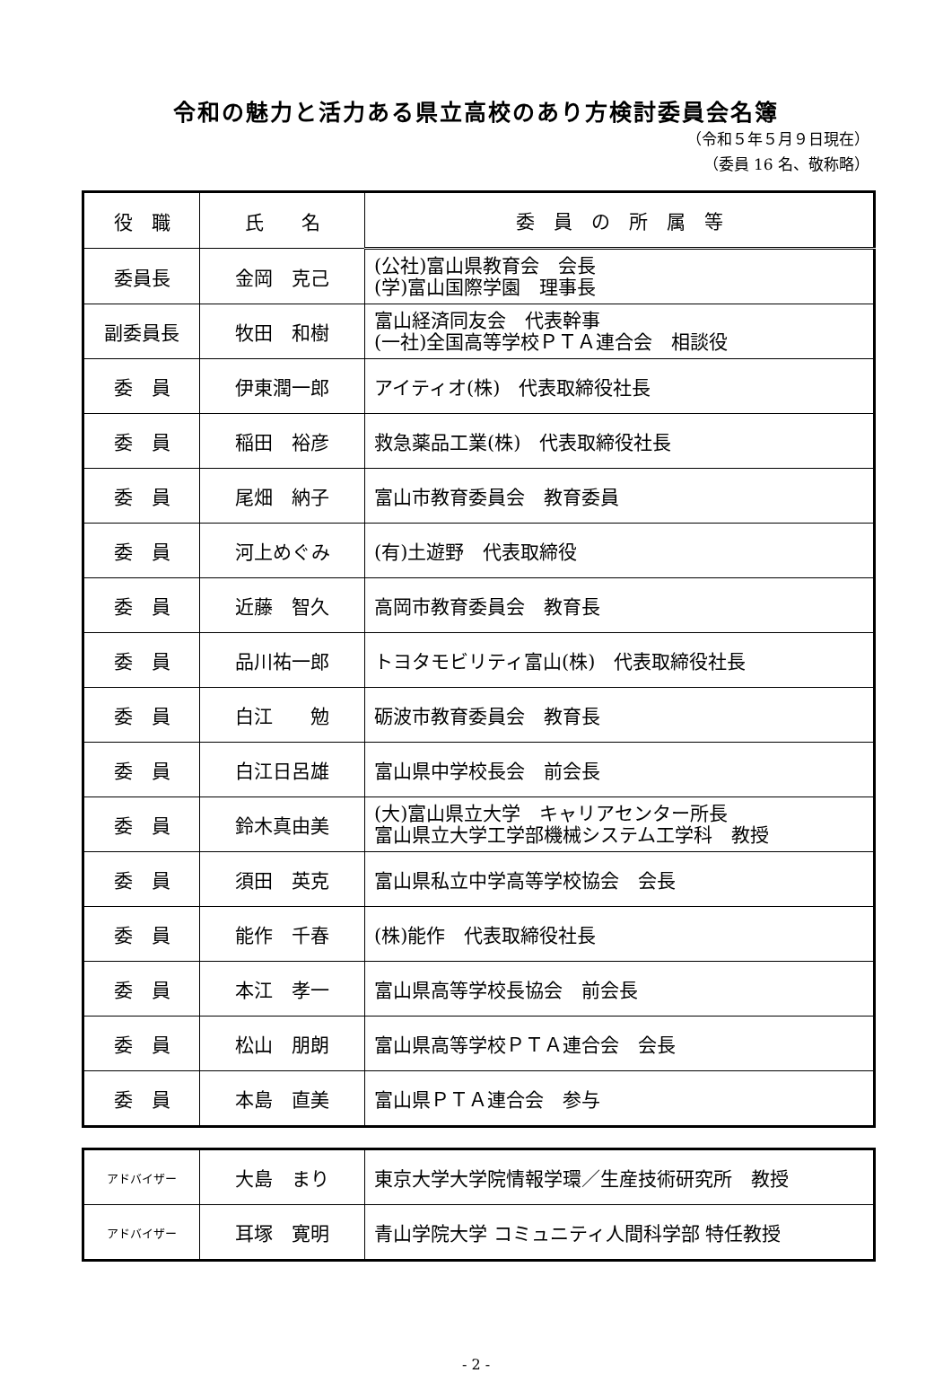令和の魅力と活力ある県立高校のあり方検討委員会名簿
（令和５年５月９日現在）
（委員 16 名、敬称略）
| 役 職 | 氏 名 | 委 員 の 所 属 等 |
| --- | --- | --- |
| 委員長 | 金岡 克己 | (公社)富山県教育会 会長 (学)富山国際学園 理事長 |
| 副委員長 | 牧田 和樹 | 富山経済同友会 代表幹事 (一社)全国高等学校ＰＴＡ連合会 相談役 |
| 委 員 | 伊東潤一郎 | アイティオ(株) 代表取締役社長 |
| 委 員 | 稲田 裕彦 | 救急薬品工業(株) 代表取締役社長 |
| 委 員 | 尾畑 納子 | 富山市教育委員会 教育委員 |
| 委 員 | 河上めぐみ | (有)土遊野 代表取締役 |
| 委 員 | 近藤 智久 | 高岡市教育委員会 教育長 |
| 委 員 | 品川祐一郎 | トヨタモビリティ富山(株) 代表取締役社長 |
| 委 員 | 白江 勉 | 砺波市教育委員会 教育長 |
| 委 員 | 白江日呂雄 | 富山県中学校長会 前会長 |
| 委 員 | 鈴木真由美 | (大)富山県立大学 キャリアセンター所長 富山県立大学工学部機械システム工学科 教授 |
| 委 員 | 須田 英克 | 富山県私立中学高等学校協会 会長 |
| 委 員 | 能作 千春 | (株)能作 代表取締役社長 |
| 委 員 | 本江 孝一 | 富山県高等学校長協会 前会長 |
| 委 員 | 松山 朋朗 | 富山県高等学校ＰＴＡ連合会 会長 |
| 委 員 | 本島 直美 | 富山県ＰＴＡ連合会 参与 |
| アドバイザー | 大島 まり | 東京大学大学院情報学環／生産技術研究所 教授 |
| アドバイザー | 耳塚 寛明 | 青山学院大学 コミュニティ人間科学部 特任教授 |
- 2 -